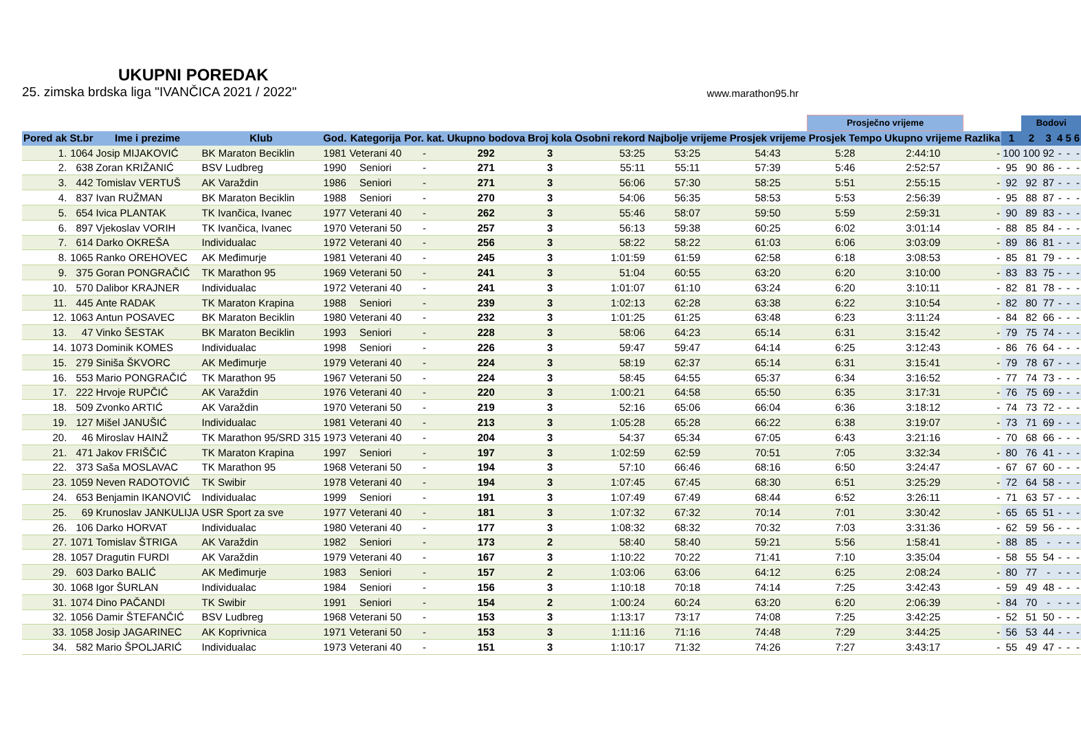UKUPNI POREDAK
25. zimska brdska liga "IVANČICA 2021 / 2022" www.marathon95.hr
| | | | | | | | | | | | | Prosječno vrijeme | | | | Bodovi | | | | |
| --- | --- | --- | --- | --- | --- | --- | --- | --- | --- | --- | --- | --- | --- | --- | --- | --- | --- | --- | --- | --- |
| Pored ak | St.br | Ime i prezime | Klub | God. | Kategorija | Por. kat. | Ukupno bodova | Broj kola | Osobni rekord | Najbolje vrijeme | Prosjek vrijeme | Prosjek Tempo | Ukupno vrijeme | Razlika | 1 | 2 | 3 | 4 | 5 | 6 |
| 1. | 1064 | Josip MIJAKOVIĆ | BK Maraton Beciklin | 1981 | Veterani 40 | - | 292 | 3 | 53:25 | 53:25 | 54:43 | 5:28 | 2:44:10 | - | 100 | 100 | 92 | - | - | - |
| 2. | 638 | Zoran KRIŽANIĆ | BSV Ludbreg | 1990 | Seniori | - | 271 | 3 | 55:11 | 55:11 | 57:39 | 5:46 | 2:52:57 | - | 95 | 90 | 86 | - | - | - |
| 3. | 442 | Tomislav VERTUŠ | AK Varaždin | 1986 | Seniori | - | 271 | 3 | 56:06 | 57:30 | 58:25 | 5:51 | 2:55:15 | - | 92 | 92 | 87 | - | - | - |
| 4. | 837 | Ivan RUŽMAN | BK Maraton Beciklin | 1988 | Seniori | - | 270 | 3 | 54:06 | 56:35 | 58:53 | 5:53 | 2:56:39 | - | 95 | 88 | 87 | - | - | - |
| 5. | 654 | Ivica PLANTAK | TK Ivančica, Ivanec | 1977 | Veterani 40 | - | 262 | 3 | 55:46 | 58:07 | 59:50 | 5:59 | 2:59:31 | - | 90 | 89 | 83 | - | - | - |
| 6. | 897 | Vjekoslav VORIH | TK Ivančica, Ivanec | 1970 | Veterani 50 | - | 257 | 3 | 56:13 | 59:38 | 60:25 | 6:02 | 3:01:14 | - | 88 | 85 | 84 | - | - | - |
| 7. | 614 | Darko OKREŠA | Individualac | 1972 | Veterani 40 | - | 256 | 3 | 58:22 | 58:22 | 61:03 | 6:06 | 3:03:09 | - | 89 | 86 | 81 | - | - | - |
| 8. | 1065 | Ranko OREHOVEC | AK Međimurje | 1981 | Veterani 40 | - | 245 | 3 | 1:01:59 | 61:59 | 62:58 | 6:18 | 3:08:53 | - | 85 | 81 | 79 | - | - | - |
| 9. | 375 | Goran PONGRAČIĆ | TK Marathon 95 | 1969 | Veterani 50 | - | 241 | 3 | 51:04 | 60:55 | 63:20 | 6:20 | 3:10:00 | - | 83 | 83 | 75 | - | - | - |
| 10. | 570 | Dalibor KRAJNER | Individualac | 1972 | Veterani 40 | - | 241 | 3 | 1:01:07 | 61:10 | 63:24 | 6:20 | 3:10:11 | - | 82 | 81 | 78 | - | - | - |
| 11. | 445 | Ante RADAK | TK Maraton Krapina | 1988 | Seniori | - | 239 | 3 | 1:02:13 | 62:28 | 63:38 | 6:22 | 3:10:54 | - | 82 | 80 | 77 | - | - | - |
| 12. | 1063 | Antun POSAVEC | BK Maraton Beciklin | 1980 | Veterani 40 | - | 232 | 3 | 1:01:25 | 61:25 | 63:48 | 6:23 | 3:11:24 | - | 84 | 82 | 66 | - | - | - |
| 13. | 47 | Vinko ŠESTAK | BK Maraton Beciklin | 1993 | Seniori | - | 228 | 3 | 58:06 | 64:23 | 65:14 | 6:31 | 3:15:42 | - | 79 | 75 | 74 | - | - | - |
| 14. | 1073 | Dominik KOMES | Individualac | 1998 | Seniori | - | 226 | 3 | 59:47 | 59:47 | 64:14 | 6:25 | 3:12:43 | - | 86 | 76 | 64 | - | - | - |
| 15. | 279 | Siniša ŠKVORC | AK Međimurje | 1979 | Veterani 40 | - | 224 | 3 | 58:19 | 62:37 | 65:14 | 6:31 | 3:15:41 | - | 79 | 78 | 67 | - | - | - |
| 16. | 553 | Mario PONGRAČIĆ | TK Marathon 95 | 1967 | Veterani 50 | - | 224 | 3 | 58:45 | 64:55 | 65:37 | 6:34 | 3:16:52 | - | 77 | 74 | 73 | - | - | - |
| 17. | 222 | Hrvoje RUPČIĆ | AK Varaždin | 1976 | Veterani 40 | - | 220 | 3 | 1:00:21 | 64:58 | 65:50 | 6:35 | 3:17:31 | - | 76 | 75 | 69 | - | - | - |
| 18. | 509 | Zvonko ARTIĆ | AK Varaždin | 1970 | Veterani 50 | - | 219 | 3 | 52:16 | 65:06 | 66:04 | 6:36 | 3:18:12 | - | 74 | 73 | 72 | - | - | - |
| 19. | 127 | Mišel JANUŠIĆ | Individualac | 1981 | Veterani 40 | - | 213 | 3 | 1:05:28 | 65:28 | 66:22 | 6:38 | 3:19:07 | - | 73 | 71 | 69 | - | - | - |
| 20. | 46 | Miroslav HAINŽ | TK Marathon 95/SRD 315 | 1973 | Veterani 40 | - | 204 | 3 | 54:37 | 65:34 | 67:05 | 6:43 | 3:21:16 | - | 70 | 68 | 66 | - | - | - |
| 21. | 471 | Jakov FRIŠČIĆ | TK Maraton Krapina | 1997 | Seniori | - | 197 | 3 | 1:02:59 | 62:59 | 70:51 | 7:05 | 3:32:34 | - | 80 | 76 | 41 | - | - | - |
| 22. | 373 | Saša MOSLAVAC | TK Marathon 95 | 1968 | Veterani 50 | - | 194 | 3 | 57:10 | 66:46 | 68:16 | 6:50 | 3:24:47 | - | 67 | 67 | 60 | - | - | - |
| 23. | 1059 | Neven RADOTOVIĆ | TK Swibir | 1978 | Veterani 40 | - | 194 | 3 | 1:07:45 | 67:45 | 68:30 | 6:51 | 3:25:29 | - | 72 | 64 | 58 | - | - | - |
| 24. | 653 | Benjamin IKANOVIĆ | Individualac | 1999 | Seniori | - | 191 | 3 | 1:07:49 | 67:49 | 68:44 | 6:52 | 3:26:11 | - | 71 | 63 | 57 | - | - | - |
| 25. | 69 | Krunoslav JANKULIJA | USR Sport za sve | 1977 | Veterani 40 | - | 181 | 3 | 1:07:32 | 67:32 | 70:14 | 7:01 | 3:30:42 | - | 65 | 65 | 51 | - | - | - |
| 26. | 106 | Darko HORVAT | Individualac | 1980 | Veterani 40 | - | 177 | 3 | 1:08:32 | 68:32 | 70:32 | 7:03 | 3:31:36 | - | 62 | 59 | 56 | - | - | - |
| 27. | 1071 | Tomislav ŠTRIGA | AK Varaždin | 1982 | Seniori | - | 173 | 2 | 58:40 | 58:40 | 59:21 | 5:56 | 1:58:41 | - | 88 | 85 | - | - | - | - |
| 28. | 1057 | Dragutin FURDI | AK Varaždin | 1979 | Veterani 40 | - | 167 | 3 | 1:10:22 | 70:22 | 71:41 | 7:10 | 3:35:04 | - | 58 | 55 | 54 | - | - | - |
| 29. | 603 | Darko BALIĆ | AK Međimurje | 1983 | Seniori | - | 157 | 2 | 1:03:06 | 63:06 | 64:12 | 6:25 | 2:08:24 | - | 80 | 77 | - | - | - | - |
| 30. | 1068 | Igor ŠURLAN | Individualac | 1984 | Seniori | - | 156 | 3 | 1:10:18 | 70:18 | 74:14 | 7:25 | 3:42:43 | - | 59 | 49 | 48 | - | - | - |
| 31. | 1074 | Dino PAČANDI | TK Swibir | 1991 | Seniori | - | 154 | 2 | 1:00:24 | 60:24 | 63:20 | 6:20 | 2:06:39 | - | 84 | 70 | - | - | - | - |
| 32. | 1056 | Damir ŠTEFANČIĆ | BSV Ludbreg | 1968 | Veterani 50 | - | 153 | 3 | 1:13:17 | 73:17 | 74:08 | 7:25 | 3:42:25 | - | 52 | 51 | 50 | - | - | - |
| 33. | 1058 | Josip JAGARINEC | AK Koprivnica | 1971 | Veterani 50 | - | 153 | 3 | 1:11:16 | 71:16 | 74:48 | 7:29 | 3:44:25 | - | 56 | 53 | 44 | - | - | - |
| 34. | 582 | Mario ŠPOLJARIĆ | Individualac | 1973 | Veterani 40 | - | 151 | 3 | 1:10:17 | 71:32 | 74:26 | 7:27 | 3:43:17 | - | 55 | 49 | 47 | - | - | - |